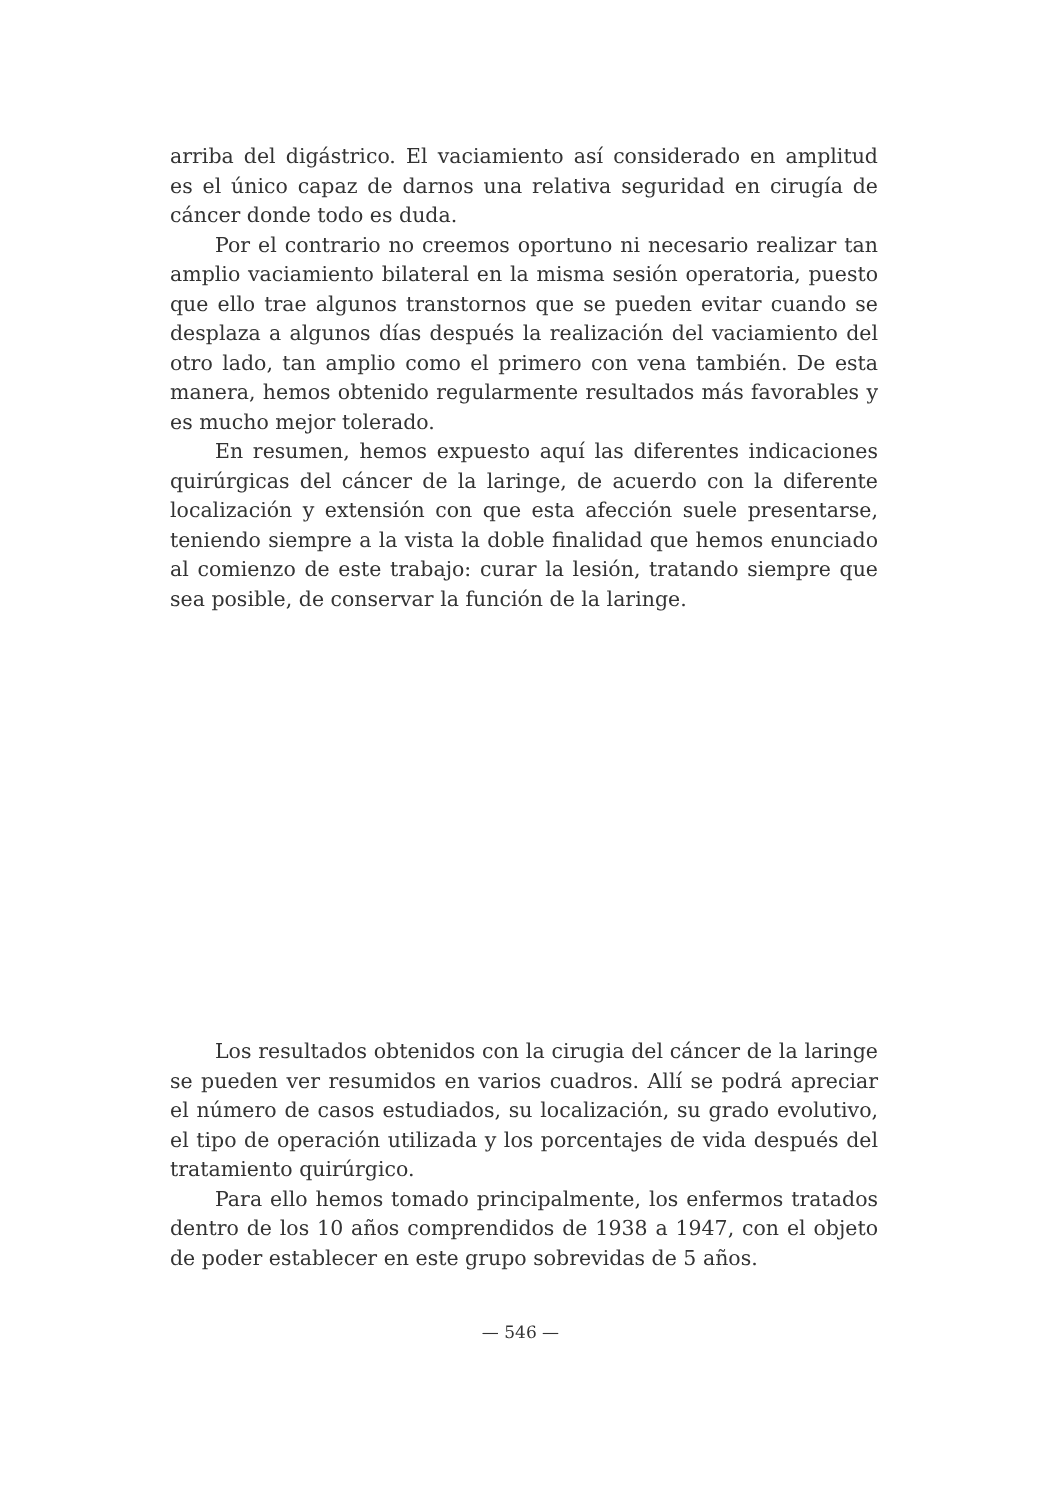arriba del digástrico. El vaciamiento así considerado en amplitud es el único capaz de darnos una relativa seguridad en cirugía de cáncer donde todo es duda.
Por el contrario no creemos oportuno ni necesario realizar tan amplio vaciamiento bilateral en la misma sesión operatoria, puesto que ello trae algunos transtornos que se pueden evitar cuando se desplaza a algunos días después la realización del vaciamiento del otro lado, tan amplio como el primero con vena también. De esta manera, hemos obtenido regularmente resultados más favorables y es mucho mejor tolerado.
En resumen, hemos expuesto aquí las diferentes indicaciones quirúrgicas del cáncer de la laringe, de acuerdo con la diferente localización y extensión con que esta afección suele presentarse, teniendo siempre a la vista la doble finalidad que hemos enunciado al comienzo de este trabajo: curar la lesión, tratando siempre que sea posible, de conservar la función de la laringe.
Los resultados obtenidos con la cirugia del cáncer de la laringe se pueden ver resumidos en varios cuadros. Allí se podrá apreciar el número de casos estudiados, su localización, su grado evolutivo, el tipo de operación utilizada y los porcentajes de vida después del tratamiento quirúrgico.
Para ello hemos tomado principalmente, los enfermos tratados dentro de los 10 años comprendidos de 1938 a 1947, con el objeto de poder establecer en este grupo sobrevidas de 5 años.
— 546 —